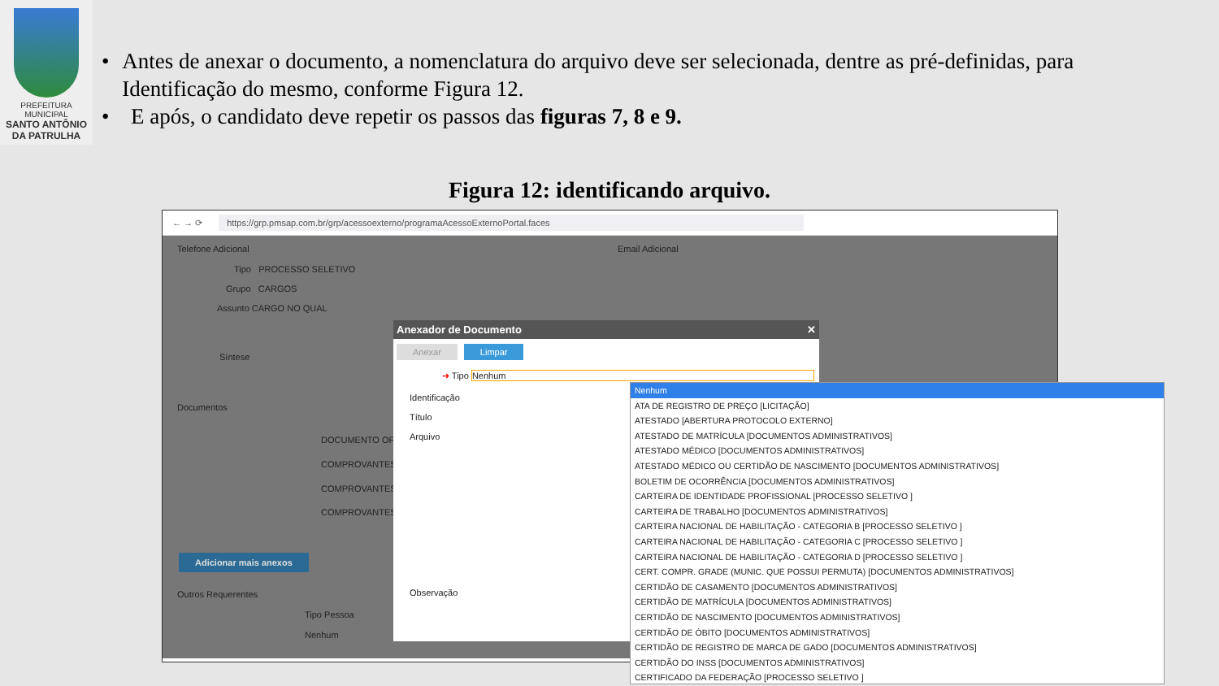PREFEITURA MUNICIPAL
SANTO ANTÔNIO
DA PATRULHA
• Antes de anexar o documento, a nomenclatura do arquivo deve ser selecionada, dentre as pré-definidas, para Identificação do mesmo, conforme Figura 12.
• E após, o candidato deve repetir os passos das figuras 7, 8 e 9.
Figura 12: identificando arquivo.
← → ⟳ https://grp.pmsap.com.br/grp/acessoexterno/programaAcessoExternoPortal.faces
Telefone Adicional Email Adicional
Tipo PROCESSO SELETIVO
Grupo CARGOS
Assunto CARGO NO QUAL
Síntese
Documentos
DOCUMENTO OF
COMPROVANTES
COMPROVANTES
COMPROVANTES
Adicionar mais anexos
Outros Requerentes
Tipo Pessoa
Nenhum
Anexador de Documento ✕
Anexar Limpar
➜ Tipo Nenhum
Identificação
Título
Arquivo
Observação
Nenhum
ATA DE REGISTRO DE PREÇO [LICITAÇÃO]
ATESTADO [ABERTURA PROTOCOLO EXTERNO]
ATESTADO DE MATRÍCULA [DOCUMENTOS ADMINISTRATIVOS]
ATESTADO MÉDICO [DOCUMENTOS ADMINISTRATIVOS]
ATESTADO MÉDICO OU CERTIDÃO DE NASCIMENTO [DOCUMENTOS ADMINISTRATIVOS]
BOLETIM DE OCORRÊNCIA [DOCUMENTOS ADMINISTRATIVOS]
CARTEIRA DE IDENTIDADE PROFISSIONAL [PROCESSO SELETIVO ]
CARTEIRA DE TRABALHO [DOCUMENTOS ADMINISTRATIVOS]
CARTEIRA NACIONAL DE HABILITAÇÃO - CATEGORIA B [PROCESSO SELETIVO ]
CARTEIRA NACIONAL DE HABILITAÇÃO - CATEGORIA C [PROCESSO SELETIVO ]
CARTEIRA NACIONAL DE HABILITAÇÃO - CATEGORIA D [PROCESSO SELETIVO ]
CERT. COMPR. GRADE (MUNIC. QUE POSSUI PERMUTA) [DOCUMENTOS ADMINISTRATIVOS]
CERTIDÃO DE CASAMENTO [DOCUMENTOS ADMINISTRATIVOS]
CERTIDÃO DE MATRÍCULA [DOCUMENTOS ADMINISTRATIVOS]
CERTIDÃO DE NASCIMENTO [DOCUMENTOS ADMINISTRATIVOS]
CERTIDÃO DE ÓBITO [DOCUMENTOS ADMINISTRATIVOS]
CERTIDÃO DE REGISTRO DE MARCA DE GADO [DOCUMENTOS ADMINISTRATIVOS]
CERTIDÃO DO INSS [DOCUMENTOS ADMINISTRATIVOS]
CERTIFICADO DA FEDERAÇÃO [PROCESSO SELETIVO ]